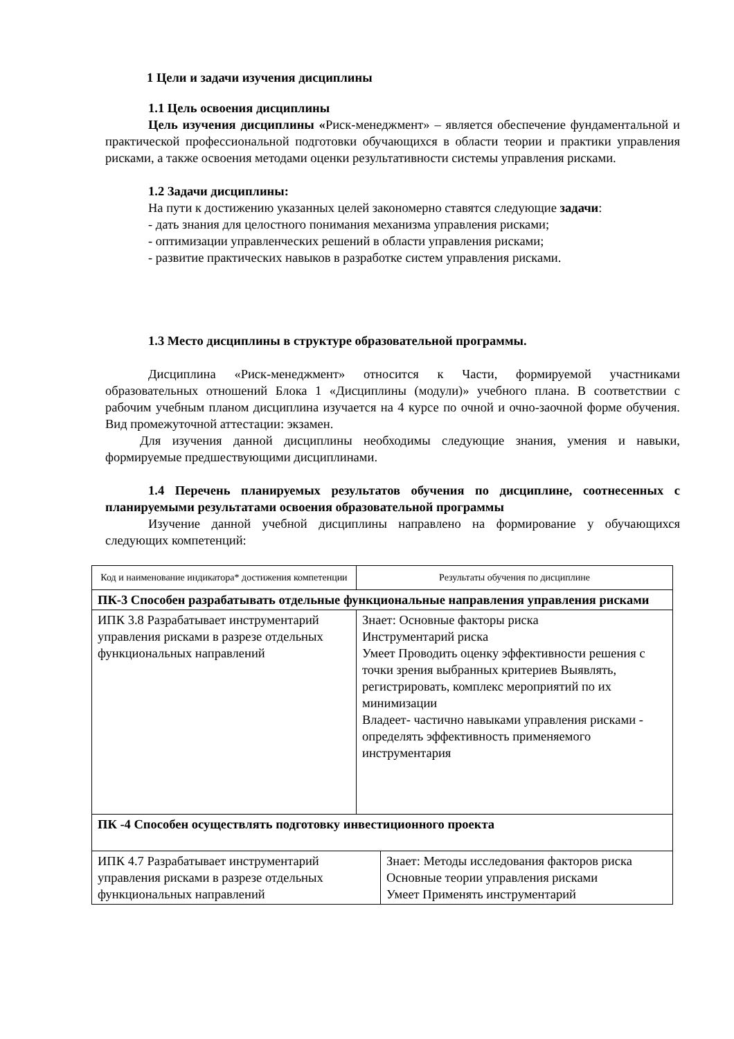1 Цели и задачи изучения дисциплины
1.1 Цель освоения дисциплины
Цель изучения дисциплины «Риск-менеджмент» – является обеспечение фундаментальной и практической профессиональной подготовки обучающихся в области теории и практики управления рисками, а также освоения методами оценки результативности системы управления рисками.
1.2 Задачи дисциплины:
На пути к достижению указанных целей закономерно ставятся следующие задачи:
- дать знания для целостного понимания механизма управления рисками;
- оптимизации управленческих решений в области управления рисками;
- развитие практических навыков в разработке систем управления рисками.
1.3 Место дисциплины в структуре образовательной программы.
Дисциплина «Риск-менеджмент» относится к Части, формируемой участниками образовательных отношений Блока 1 «Дисциплины (модули)» учебного плана. В соответствии с рабочим учебным планом дисциплина изучается на 4 курсе по очной и очно-заочной форме обучения. Вид промежуточной аттестации: экзамен.
Для изучения данной дисциплины необходимы следующие знания, умения и навыки, формируемые предшествующими дисциплинами.
1.4 Перечень планируемых результатов обучения по дисциплине, соотнесенных с планируемыми результатами освоения образовательной программы
Изучение данной учебной дисциплины направлено на формирование у обучающихся следующих компетенций:
| Код и наименование индикатора* достижения компетенции | Результаты обучения по дисциплине |
| ПК-3 Способен разрабатывать отдельные функциональные направления управления рисками | |
| ИПК 3.8 Разрабатывает инструментарий управления рисками в разрезе отдельных функциональных направлений | Знает: Основные факторы риска Инструментарий риска Умеет Проводить оценку эффективности решения с точки зрения выбранных критериев Выявлять, регистрировать, комплекс мероприятий по их минимизации Владеет- частично навыками управления рисками - определять эффективность применяемого инструментария |
| ПК -4 Способен осуществлять подготовку инвестиционного проекта | |
| ИПК 4.7 Разрабатывает инструментарий управления рисками в разрезе отдельных функциональных направлений | Знает: Методы исследования факторов риска Основные теории управления рисками Умеет Применять инструментарий |